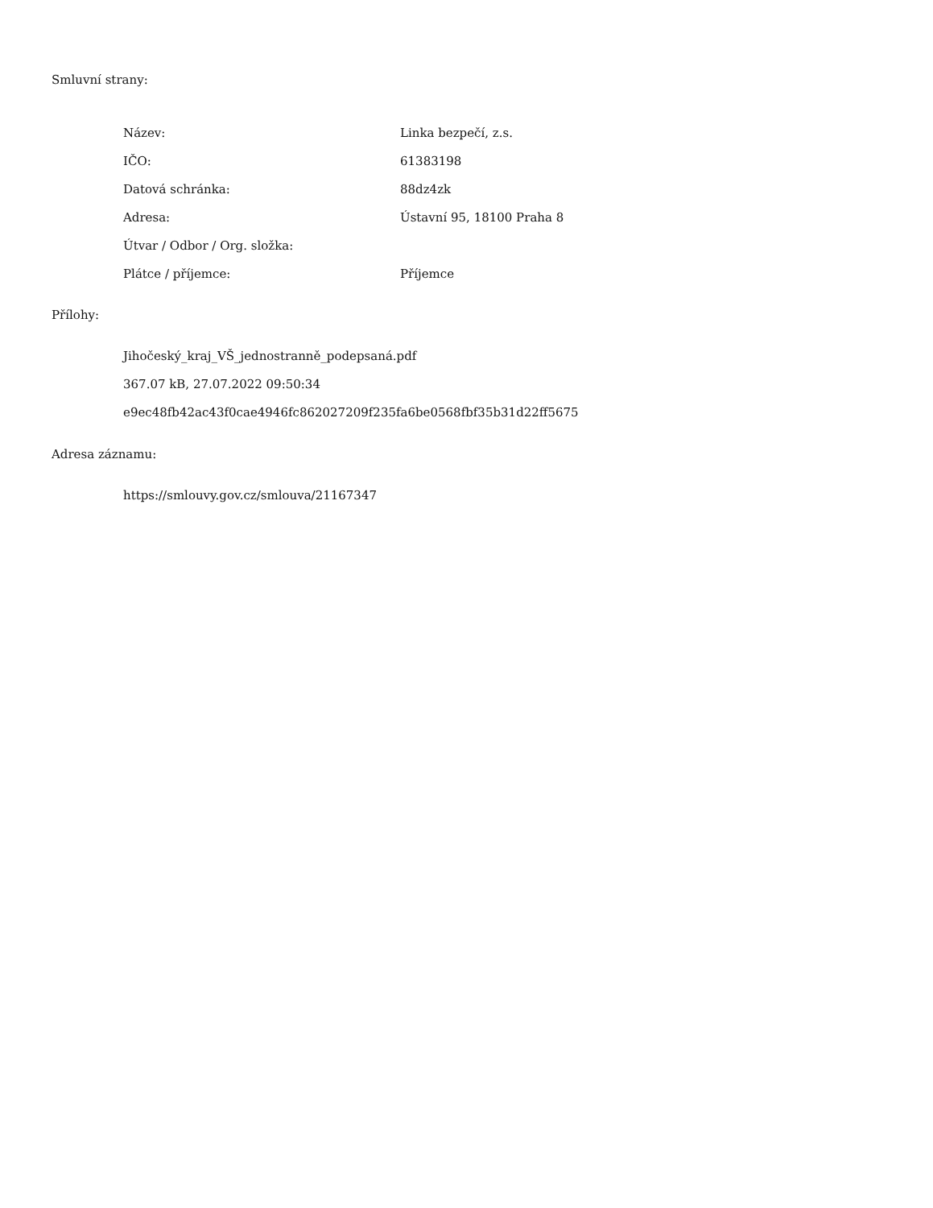Smluvní strany:
| Název: | Linka bezpečí, z.s. |
| IČO: | 61383198 |
| Datová schránka: | 88dz4zk |
| Adresa: | Ústavní 95, 18100 Praha 8 |
| Útvar / Odbor / Org. složka: | |
| Plátce / příjemce: | Příjemce |
Přílohy:
Jihočeský_kraj_VŠ_jednostranně_podepsaná.pdf
367.07 kB, 27.07.2022 09:50:34
e9ec48fb42ac43f0cae4946fc862027209f235fa6be0568fbf35b31d22ff5675
Adresa záznamu:
https://smlouvy.gov.cz/smlouva/21167347